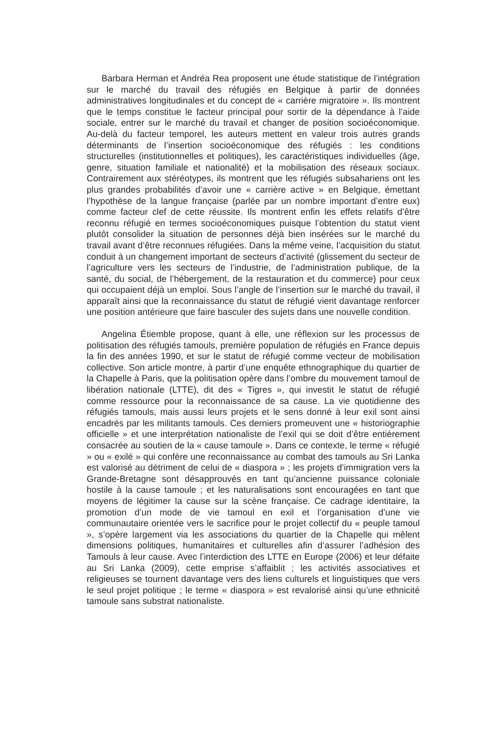Barbara Herman et Andréa Rea proposent une étude statistique de l’intégration sur le marché du travail des réfugiés en Belgique à partir de données administratives longitudinales et du concept de « carrière migratoire ». Ils montrent que le temps constitue le facteur principal pour sortir de la dépendance à l’aide sociale, entrer sur le marché du travail et changer de position socioéconomique. Au-delà du facteur temporel, les auteurs mettent en valeur trois autres grands déterminants de l’insertion socioéconomique des réfugiés : les conditions structurelles (institutionnelles et politiques), les caractéristiques individuelles (âge, genre, situation familiale et nationalité) et la mobilisation des réseaux sociaux. Contrairement aux stéréotypes, ils montrent que les réfugiés subsahariens ont les plus grandes probabilités d’avoir une « carrière active » en Belgique, émettant l’hypothèse de la langue française (parlée par un nombre important d’entre eux) comme facteur clef de cette réussite. Ils montrent enfin les effets relatifs d’être reconnu réfugié en termes socioéconomiques puisque l’obtention du statut vient plutôt consolider la situation de personnes déjà bien insérées sur le marché du travail avant d’être reconnues réfugiées. Dans la même veine, l’acquisition du statut conduit à un changement important de secteurs d’activité (glissement du secteur de l’agriculture vers les secteurs de l’industrie, de l’administration publique, de la santé, du social, de l’hébergement, de la restauration et du commerce) pour ceux qui occupaient déjà un emploi. Sous l’angle de l’insertion sur le marché du travail, il apparaît ainsi que la reconnaissance du statut de réfugié vient davantage renforcer une position antérieure que faire basculer des sujets dans une nouvelle condition.
Angelina Étiemble propose, quant à elle, une réflexion sur les processus de politisation des réfugiés tamouls, première population de réfugiés en France depuis la fin des années 1990, et sur le statut de réfugié comme vecteur de mobilisation collective. Son article montre, à partir d’une enquête ethnographique du quartier de la Chapelle à Paris, que la politisation opère dans l’ombre du mouvement tamoul de libération nationale (LTTE), dit des « Tigres », qui investit le statut de réfugié comme ressource pour la reconnaissance de sa cause. La vie quotidienne des réfugiés tamouls, mais aussi leurs projets et le sens donné à leur exil sont ainsi encadrés par les militants tamouls. Ces derniers promeuvent une « historiographie officielle » et une interprétation nationaliste de l’exil qui se doit d’être entièrement consacrée au soutien de la « cause tamoule ». Dans ce contexte, le terme « réfugié » ou « exilé » qui confère une reconnaissance au combat des tamouls au Sri Lanka est valorisé au détriment de celui de « diaspora » ; les projets d’immigration vers la Grande-Bretagne sont désapprouvés en tant qu’ancienne puissance coloniale hostile à la cause tamoule ; et les naturalisations sont encouragées en tant que moyens de légitimer la cause sur la scène française. Ce cadrage identitaire, la promotion d’un mode de vie tamoul en exil et l’organisation d’une vie communautaire orientée vers le sacrifice pour le projet collectif du « peuple tamoul », s’opère largement via les associations du quartier de la Chapelle qui mêlent dimensions politiques, humanitaires et culturelles afin d’assurer l’adhésion des Tamouls à leur cause. Avec l’interdiction des LTTE en Europe (2006) et leur défaite au Sri Lanka (2009), cette emprise s’affaiblit ; les activités associatives et religieuses se tournent davantage vers des liens culturels et linguistiques que vers le seul projet politique ; le terme « diaspora » est revalorisé ainsi qu’une ethnicité tamoule sans substrat nationaliste.